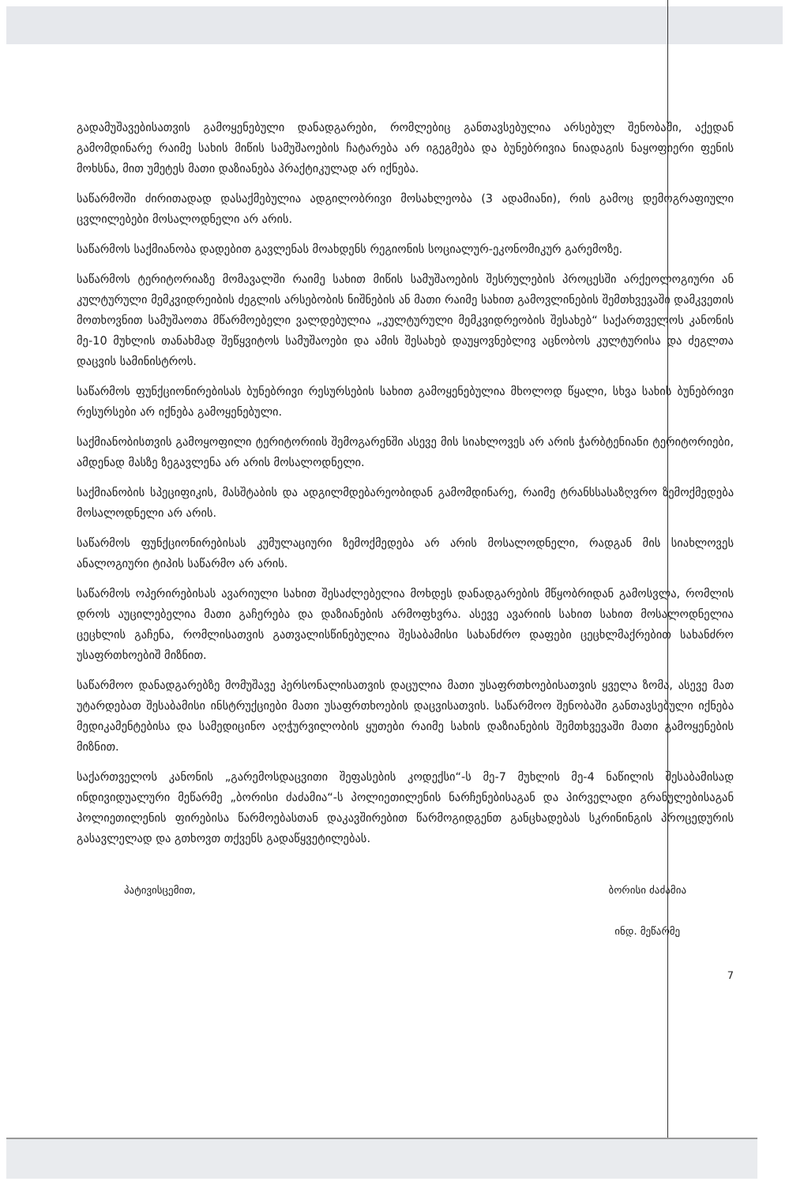გადამუშავებისათვის გამოყენებული დანადგარები, რომლებიც განთავსებულია არსებულ შენობაში, აქედან გამომდინარე რაიმე სახის მიწის სამუშაოების ჩატარება არ იგეგმება და ბუნებრივია ნიადაგის ნაყოფიერი ფენის მოხსნა, მით უმეტეს მათი დაზიანება პრაქტიკულად არ იქნება.
საწარმოში ძირითადად დასაქმებულია ადგილობრივი მოსახლეობა (3 ადამიანი), რის გამოც დემოგრაფიული ცვლილებები მოსალოდნელი არ არის.
საწარმოს საქმიანობა დადებით გავლენას მოახდენს რეგიონის სოციალურ-ეკონომიკურ გარემოზე.
საწარმოს ტერიტორიაზე მომავალში რაიმე სახით მიწის სამუშაოების შესრულების პროცესში არქეოლოგიური ან კულტურული მემკვიდრეიბის ძეგლის არსებობის ნიშნების ან მათი რაიმე სახით გამოვლინების შემთხვევაში დამკვეთის მოთხოვნით სამუშაოთა მწარმოებელი ვალდებულია „კულტურული მემკვიდრეობის შესახებ“ საქართველოს კანონის მე-10 მუხლის თანახმად შეწყვიტოს სამუშაოები და ამის შესახებ დაუყოვნებლივ აცნობოს კულტურისა და ძეგლთა დაცვის სამინისტროს.
საწარმოს ფუნქციონირებისას ბუნებრივი რესურსების სახით გამოყენებულია მხოლოდ წყალი, სხვა სახის ბუნებრივი რესურსები არ იქნება გამოყენებული.
საქმიანობისთვის გამოყოფილი ტერიტორიის შემოგარენში ასევე მის სიახლოვეს არ არის ჭარბტენიანი ტერიტორიები, ამდენად მასზე ზეგავლენა არ არის მოსალოდნელი.
საქმიანობის სპეციფიკის, მასშტაბის და ადგილმდებარეობიდან გამომდინარე, რაიმე ტრანსსასაზღვრო ზემოქმედება მოსალოდნელი არ არის.
საწარმოს ფუნქციონირებისას კუმულაციური ზემოქმედება არ არის მოსალოდნელი, რადგან მის სიახლოვეს ანალოგიური ტიპის საწარმო არ არის.
საწარმოს ოპერირებისას ავარიული სახით შესაძლებელია მოხდეს დანადგარების მწყობრიდან გამოსვლა, რომლის დროს აუცილებელია მათი გაჩერება და დაზიანების არმოფხვრა. ასევე ავარიის სახით სახით მოსალოდნელია ცეცხლის გაჩენა, რომლისათვის გათვალისწინებულია შესაბამისი სახანძრო დაფები ცეცხლმაქრებით სახანძრო უსაფრთხოებიშ მიზნით.
საწარმოო დანადგარებზე მომუშავე პერსონალისათვის დაცულია მათი უსაფრთხოებისათვის ყველა ზომა, ასევე მათ უტარდებათ შესაბამისი ინსტრუქციები მათი უსაფრთხოების დაცვისათვის. საწარმოო შენობაში განთავსებული იქნება მედიკამენტებისა და სამედიცინო აღჭურვილობის ყუთები რაიმე სახის დაზიანების შემთხვევაში მათი გამოყენების მიზნით.
საქართველოს კანონის „გარემოსდაცვითი შეფასების კოდექსი“-ს მე-7 მუხლის მე-4 ნაწილის შესაბამისად ინდივიდუალური მეწარმე „ბორისი ძაძამია“-ს პოლიეთილენის ნარჩენებისაგან და პირველადი გრანულებისაგან პოლიეთილენის ფირებისა წარმოებასთან დაკავშირებით წარმოგიდგენთ განცხადებას სკრინინგის პროცედურის გასავლელად და გთხოვთ თქვენს გადაწყვეტილებას.
პატივისცემით, ბორისი ძაძამია
ინდ. მეწარმე
7